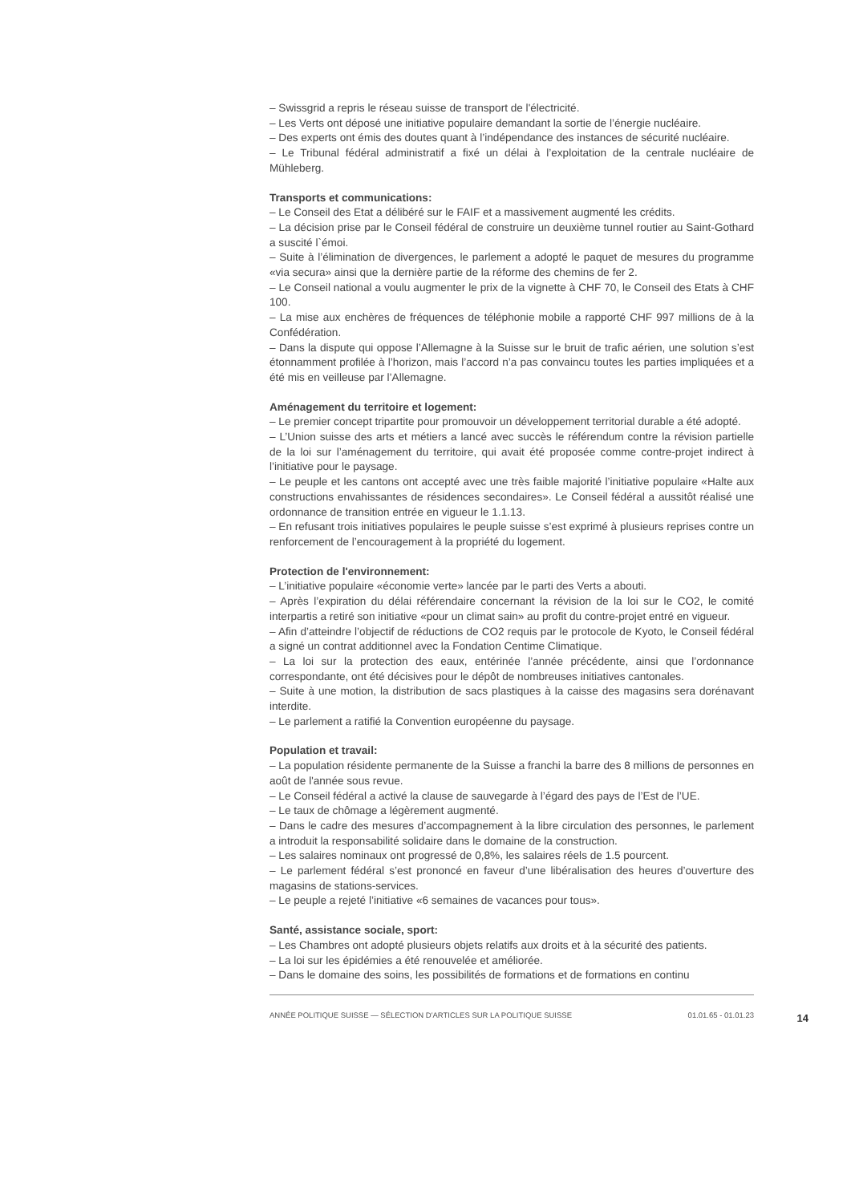– Swissgrid a repris le réseau suisse de transport de l'électricité.
– Les Verts ont déposé une initiative populaire demandant la sortie de l’énergie nucléaire.
– Des experts ont émis des doutes quant à l’indépendance des instances de sécurité nucléaire.
– Le Tribunal fédéral administratif a fixé un délai à l’exploitation de la centrale nucléaire de Mühleberg.
Transports et communications:
– Le Conseil des Etat a délibéré sur le FAIF et a massivement augmenté les crédits.
– La décision prise par le Conseil fédéral de construire un deuxième tunnel routier au Saint-Gothard a suscité l`émoi.
– Suite à l’élimination de divergences, le parlement a adopté le paquet de mesures du programme «via secura» ainsi que la dernière partie de la réforme des chemins de fer 2.
– Le Conseil national a voulu augmenter le prix de la vignette à CHF 70, le Conseil des Etats à CHF 100.
– La mise aux enchères de fréquences de téléphonie mobile a rapporté CHF 997 millions de à la Confédération.
– Dans la dispute qui oppose l’Allemagne à la Suisse sur le bruit de trafic aérien, une solution s’est étonnamment profilée à l’horizon, mais l’accord n’a pas convaincu toutes les parties impliquées et a été mis en veilleuse par l’Allemagne.
Aménagement du territoire et logement:
– Le premier concept tripartite pour promouvoir un développement territorial durable a été adopté.
– L’Union suisse des arts et métiers a lancé avec succès le référendum contre la révision partielle de la loi sur l’aménagement du territoire, qui avait été proposée comme contre-projet indirect à l’initiative pour le paysage.
– Le peuple et les cantons ont accepté avec une très faible majorité l’initiative populaire «Halte aux constructions envahissantes de résidences secondaires». Le Conseil fédéral a aussitôt réalisé une ordonnance de transition entrée en vigueur le 1.1.13.
– En refusant trois initiatives populaires le peuple suisse s’est exprimé à plusieurs reprises contre un renforcement de l’encouragement à la propriété du logement.
Protection de l'environnement:
– L’initiative populaire «économie verte» lancée par le parti des Verts a abouti.
– Après l’expiration du délai référendaire concernant la révision de la loi sur le CO2, le comité interpartis a retiré son initiative «pour un climat sain» au profit du contre-projet entré en vigueur.
– Afin d’atteindre l’objectif de réductions de CO2 requis par le protocole de Kyoto, le Conseil fédéral a signé un contrat additionnel avec la Fondation Centime Climatique.
– La loi sur la protection des eaux, entérinée l’année précédente, ainsi que l’ordonnance correspondante, ont été décisives pour le dépôt de nombreuses initiatives cantonales.
– Suite à une motion, la distribution de sacs plastiques à la caisse des magasins sera dorénavant interdite.
– Le parlement a ratifié la Convention européenne du paysage.
Population et travail:
– La population résidente permanente de la Suisse a franchi la barre des 8 millions de personnes en août de l'année sous revue.
– Le Conseil fédéral a activé la clause de sauvegarde à l’égard des pays de l’Est de l’UE.
– Le taux de chômage a légèrement augmenté.
– Dans le cadre des mesures d’accompagnement à la libre circulation des personnes, le parlement a introduit la responsabilité solidaire dans le domaine de la construction.
– Les salaires nominaux ont progressé de 0,8%, les salaires réels de 1.5 pourcent.
– Le parlement fédéral s’est prononcé en faveur d’une libéralisation des heures d’ouverture des magasins de stations-services.
– Le peuple a rejeté l’initiative «6 semaines de vacances pour tous».
Santé, assistance sociale, sport:
– Les Chambres ont adopté plusieurs objets relatifs aux droits et à la sécurité des patients.
– La loi sur les épidémies a été renouvelée et améliorée.
– Dans le domaine des soins, les possibilités de formations et de formations en continu
ANNÉE POLITIQUE SUISSE — SÉLECTION D'ARTICLES SUR LA POLITIQUE SUISSE 01.01.65 - 01.01.23
14